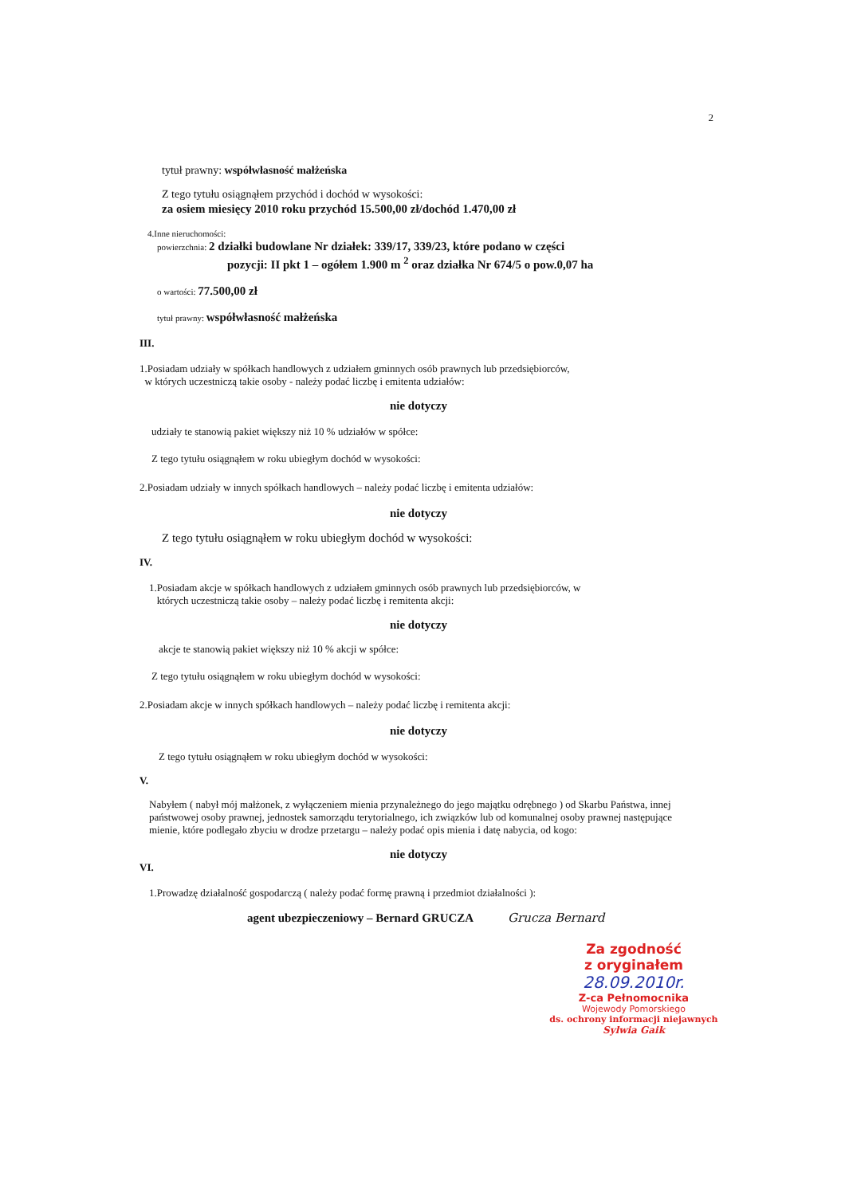2
tytuł prawny: współwłasność małżeńska
Z tego tytułu osiągnąłem przychód i dochód w wysokości:
za osiem miesięcy 2010 roku przychód 15.500,00 zł/dochód 1.470,00 zł
4.Inne nieruchomości:
powierzchnia: 2 działki budowlane Nr działek: 339/17, 339/23, które podano w części
pozycji: II pkt 1 – ogółem 1.900 m <sup>2</sup> oraz działka Nr 674/5 o pow.0,07 ha
o wartości: 77.500,00 zł
tytuł prawny: współwłasność małżeńska
III.
1.Posiadam udziały w spółkach handlowych z udziałem gminnych osób prawnych lub przedsiębiorców,
w których uczestniczą takie osoby - należy podać liczbę i emitenta udziałów:
nie dotyczy
udziały te stanowią pakiet większy niż 10 % udziałów w spółce:
Z tego tytułu osiągnąłem w roku ubiegłym dochód w wysokości:
2.Posiadam udziały w innych spółkach handlowych – należy podać liczbę i emitenta udziałów:
nie dotyczy
Z tego tytułu osiągnąłem w roku ubiegłym dochód w wysokości:
IV.
1.Posiadam akcje w spółkach handlowych z udziałem gminnych osób prawnych lub przedsiębiorców, w
których uczestniczą takie osoby – należy podać liczbę i remitenta akcji:
nie dotyczy
akcje te stanowią pakiet większy niż 10 % akcji w spółce:
Z tego tytułu osiągnąłem w roku ubiegłym dochód w wysokości:
2.Posiadam akcje w innych spółkach handlowych – należy podać liczbę i remitenta akcji:
nie dotyczy
Z tego tytułu osiągnąłem w roku ubiegłym dochód w wysokości:
V.
Nabyłem ( nabył mój małżonek, z wyłączeniem mienia przynależnego do jego majątku odrębnego ) od Skarbu Państwa, innej państwowej osoby prawnej, jednostek samorządu terytorialnego, ich związków lub od komunalnej osoby prawnej następujące mienie, które podlegało zbyciu w drodze przetargu – należy podać opis mienia i datę nabycia, od kogo:
nie dotyczy
VI.
1.Prowadzę działalność gospodarczą ( należy podać formę prawną i przedmiot działalności ):
agent ubezpieczeniowy – Bernard GRUCZA Grucza Bernard
Za zgodność
z oryginałem
28.09.2010r.
Z-ca Pełnomocnika
Wojewody Pomorskiego
ds. ochrony informacji niejawnych
Sylwia Gaik